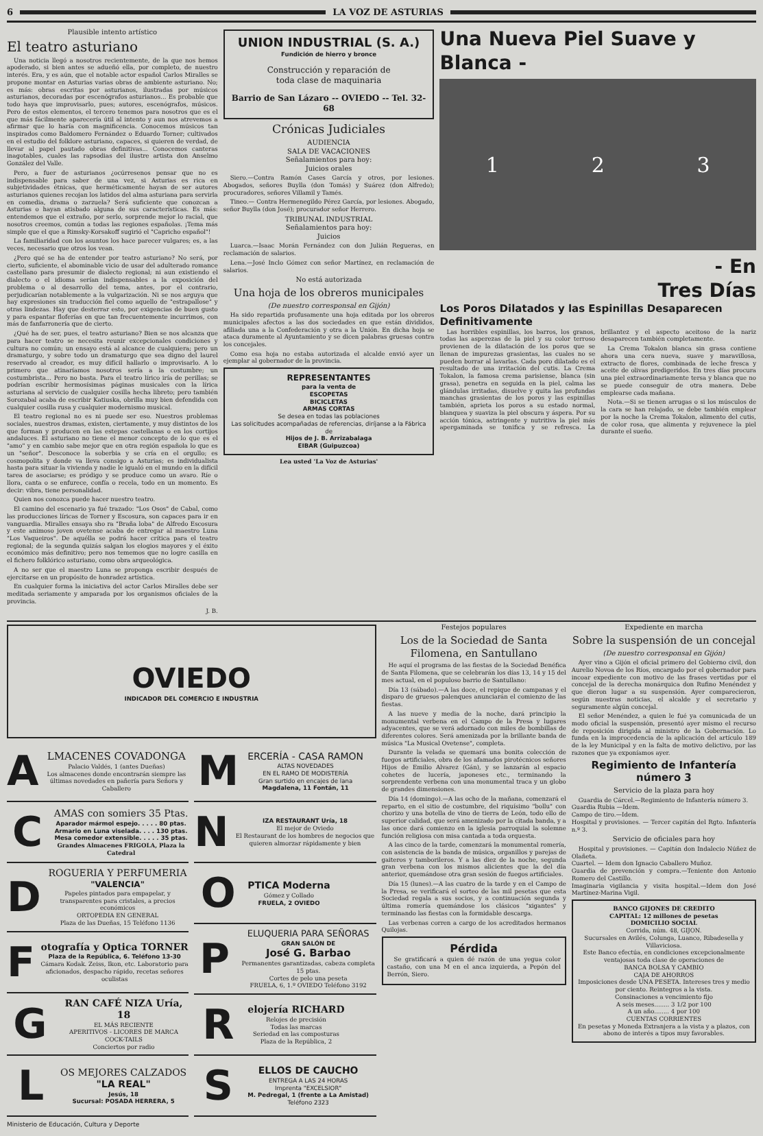6 LA VOZ DE ASTURIAS
Plausible intento artístico
El teatro asturiano
Una noticia llegó a nosotros recientemente, de la que nos hemos apoderado, si bien antes se adueñó ella, por completo, de nuestro interés. Era, y es aún, que el notable actor español Carlos Miralles se propone montar en Asturias varias obras de ambiente asturiano. No; es más: obras escritas por asturianos, ilustradas por músicos asturianos, decoradas por escenógrafos asturianos... Es probable que todo haya que improvisarlo, pues; autores, escenógrafos, músicos. Pero de estos elementos, el tercero tenemos para nosotros que es el que más fácilmente aparecería útil al intento y aun nos atrevemos a afirmar que lo haría con magnificencia. Conocemos músicos tan inspirados como Baldomero Fernández o Eduardo Torner; cultivados en el estudio del folklore asturiano, capaces, si quieren de verdad, de llevar al papel pautado obras definitivas... Conocemos canteras inagotables, cuales las rapsodias del ilustre artista don Anselmo González del Valle.
Pero, a fuer de asturianos ¿ocúrresenos pensar que no es indispensable para saber de una vez, si Asturias es rica en subjetividades étnicas, que herméticamente hayan de ser autores asturianos quienes recojan los latidos del alma asturiana para servirla en comedia, drama o zarzuela? Será suficiente que conozcan a Asturias o hayan atisbado alguna de sus características. Es más: entendemos que el extraño, por serlo, sorprende mejor lo racial, que nosotros creemos, común a todas las regiones españolas. ¡Tema más simple que el que a Rimsky-Korsakoff sugirió el "Capricho español"!
La familiaridad con los asuntos los hace parecer vulgares; es, a las veces, necesario que otros los vean.
¿Pero qué se ha de entender por teatro asturiano? No será, por cierto, suficiente, el abominable vicio de usar del adulterado romance castellano para presumir de dialecto regional; ni aun existiendo el dialecto o el idioma serían indispensables a la exposición del problema o al desarrollo del tema, antes, por el contrario, perjudicarían notablemente a la vulgarización. Ni se nos arguya que hay expresiones sin traducción fiel como aquello de "estrapallose" y otras lindezas. Hay que desterrar esto, por exigencias de buen gusto y para espantar floferías en que tan frecuentemente incurrimos, con más de fanfarronería que de cierto.
¿Qué ha de ser, pues, el teatro asturiano? Bien se nos alcanza que para hacer teatro se necesita reunir excepcionales condiciones y cultura no común; un ensayo está al alcance de cualquiera; pero un dramaturgo, y sobre todo un dramaturgo que sea digno del laurel reservado al creador, es muy difícil hallarlo o improvisarlo. A lo primero que atinaríamos nosotros sería a la costumbre; un costumbrista... Pero no basta. Para el teatro lírico iría de perillas; se podrían escribir hermosísimas páginas musicales con la lírica asturiana al servicio de cualquier cosilla hecha libreto; pero también Sorozabal acaba de escribir Katiuska, obrilla muy bien defendida con cualquier cosilla rusa y cualquier modernismo musical.
El teatro regional no es ni puede ser eso. Nuestros problemas sociales, nuestros dramas, existen, ciertamente, y muy distintos de los que forman y producen en las estepas castellanas o en los cortijos andaluces. El asturiano no tiene el menor concepto de lo que es el "amo" y en cambio sabe mejor que en otra región española lo que es un "señor". Desconoce la soberbia y se cría en el orgullo; es cosmopolita y donde va lleva consigo a Asturias; es individualista hasta para situar la vivienda y nadie le igualó en el mundo en la difícil tarea de asociarse; es pródigo y se produce como un avaro. Ríe o llora, canta o se enfurece, confía o recela, todo en un momento. Es decir: vibra, tiene personalidad.
Quien nos conozca puede hacer nuestro teatro.
El camino del escenario ya fué trazado: "Los Osos" de Cabal, como las producciones líricas de Torner y Escosura, son capaces para ir en vanguardia. Miralles ensaya sho ra "Braña loba" de Alfredo Escosura y este animoso joven ovetense acaba de entregar al maestro Luna "Los Vaqueiros". De aquélla se podrá hacer crítica para el teatro regional; de la segunda quizás salgan los elogios mayores y el éxito económico más definitivo; pero nos tememos que no logre casilla en el fichero folklórico asturiano, como obra arqueológica.
A no ser que el maestro Luna se proponga escribir después de ejercitarse en un propósito de honradez artística.
En cualquier forma la iniciativa del actor Carlos Miralles debe ser meditada seriamente y amparada por los organismos oficiales de la provincia.
J. B.
UNION INDUSTRIAL (S. A.)
Fundición de hierro y bronce
Construcción y reparación de
toda clase de maquinaria
Barrio de San Lázaro -- OVIEDO -- Tel. 32-68
Crónicas Judiciales
AUDIENCIA
SALA DE VACACIONES
Señalamientos para hoy:
Juicios orales
Siero.—Contra Ramón Cases García y otros, por lesiones. Abogados, señores Buylla (don Tomás) y Suárez (don Alfredo); procuradores, señores Villamil y Tamés.
Tineo.— Contra Hermenegildo Pérez García, por lesiones. Abogado, señor Buylla (don José); procurador señor Herrero.
TRIBUNAL INDUSTRIAL
Señalamientos para hoy:
Juicios
Luarca.—Isaac Morán Fernández con don Julián Regueras, en reclamación de salarios.
Lena.—José Inclo Gómez con señor Martínez, en reclamación de salarios.
No está autorizada
Una hoja de los obreros municipales
(De nuestro corresponsal en Gijón)
Ha sido repartida profusamente una hoja editada por los obreros municipales afectos a las dos sociedades en que están divididos, afiliada una a la Confederación y otra a la Unión. En dicha hoja se ataca duramente al Ayuntamiento y se dicen palabras gruesas contra los concejales.
Como esa hoja no estaba autorizada el alcalde envió ayer un ejemplar al gobernador de la provincia.
REPRESENTANTES
para la venta de
ESCOPETAS
BICICLETAS
ARMAS CORTAS
Se desea en todas las poblaciones
Las solicitudes acompañadas de referencias, diríjanse a la Fábrica de
Hijos de J. B. Arrizabalaga
EIBAR (Guipuzcoa)
Lea usted 'La Voz de Asturias'
Una Nueva Piel Suave y Blanca -
1 2 3
- En
Tres Días
Los Poros Dilatados y las Espinillas Desaparecen Definitivamente
Las horribles espinillas, los barros, los granos, todas las asperezas de la piel y su color terroso provienen de la dilatación de los poros que se llenan de impurezas grasientas, las cuales no se pueden borrar al lavarlas. Cada poro dilatado es el resultado de una irritación del cutis. La Crema Tokalon, la famosa crema parisiense, blanca (sin grasa), penetra en seguida en la piel, calma las glándulas irritadas, disuelve y quita las profundas manchas grasientas de los poros y las espinillas también, aprieta los poros a su estado normal, blanquea y suaviza la piel obscura y áspera. Por su acción tónica, astringente y nutritiva la piel más apergaminada se tonifica y se refresca. La brillantez y el aspecto aceitoso de la nariz desaparecen también completamente.
La Crema Tokalon blanca sin grasa contiene ahora una cera nueva, suave y maravillosa, extracto de flores, combinada de leche fresca y aceite de olivas predigeridos. En tres días procura una piel extraordinariamente tersa y blanca que no se puede conseguir de otra manera. Debe emplearse cada mañana.
Nota.—Si se tienen arrugas o si los músculos de la cara se han relajado, se debe también emplear por la noche la Crema Tokalon, alimento del cutis, de color rosa, que alimenta y rejuvenece la piel durante el sueño.
OVIEDO
INDICADOR DEL COMERCIO E INDUSTRIA
A
LMACENES COVADONGA
Palacio Valdés, 1 (antes Dueñas)
Los almacenes donde encontrarán siempre las últimas novedades en pañería para Señora y Caballero
C
AMAS con somiers 35 Ptas.
Aparador mármol espejo. . . . . 80 ptas.
Armario en Luna viselada. . . . 130 ptas.
Mesa comedor extensible. . . . . 35 ptas.
Grandes Almacenes FRIGOLA, Plaza la Catedral
D
ROGUERIA Y PERFUMERIA
"VALENCIA"
Papeles pintados para empapelar, y transparentes para cristales, a precios económicos
ORTOPEDIA EN GENERAL
Plaza de las Dueñas, 15 Teléfono 1136
F
otografía y Optica TORNER
Plaza de la República, 6. Teléfono 13-30
Cámara Kodak. Zeiss, Ikon, etc. Laboratorio para aficionados, despacho rápido, recetas señores oculistas
G
RAN CAFÉ NIZA Uría, 18
EL MÁS RECIENTE
APERITIVOS - LICORES DE MARCA
COCK-TAILS
Conciertos por radio
L
OS MEJORES CALZADOS
"LA REAL"
Jesús, 18
Sucursal: POSADA HERRERA, 5
M
ERCERÍA - CASA RAMON
ALTAS NOVEDADES
EN EL RAMO DE MODISTERÍA
Gran surtido en encajes de lana
Magdalena, 11 Fontán, 11
N
IZA RESTAURANT Uría, 18
El mejor de Oviedo
El Restaurant de los hombres de negocios que quieren almorzar rápidamente y bien
O
PTICA Moderna
Gómez y Collado
FRUELA, 2 OVIEDO
P
ELUQUERIA PARA SEÑORAS
GRAN SALÓN DE
José G. Barbao
Permanentes garantizadas, cabeza completa 15 ptas.
Cortes de pelo una peseta
FRUELA, 6, 1.º OVIEDO Teléfono 3192
R
elojería RICHARD
Relojes de precisión
Todas las marcas
Seriedad en las composturas
Plaza de la República, 2
S
ELLOS DE CAUCHO
ENTREGA A LAS 24 HORAS
Imprenta "EXCELSIOR"
M. Pedregal, 1 (frente a La Amistad)
Teléfono 2323
Festejos populares
Los de la Sociedad de Santa Filomena, en Santullano
He aquí el programa de las fiestas de la Sociedad Benéfica de Santa Filomena, que se celebrarán los días 13, 14 y 15 del mes actual, en el populoso barrio de Santullano:
Día 13 (sábado).—A las doce, el repique de campanas y el disparo de gruesos palenques anunciarán el comienzo de las fiestas.
A las nueve y media de la noche, dará principio la monumental verbena en el Campo de la Presa y lugares adyacentes, que se verá adornado con miles de bombillas de diferentes colores. Será amenizada por la brillante banda de música "La Musical Ovetense", completa.
Durante la velada se quemará una bonita colección de fuegos artificiales, obra de los afamados pirotécnicos señores Hijos de Emilio Alvarez (Gán), y se lanzarán al espacio cohetes de lucería, japoneses etc., terminando la sorprendente verbena con una monumental traca y un globo de grandes dimensiones.
Día 14 (domingo).—A las ocho de la mañana, comenzará el reparto, en el sitio de costumbre, del riquísimo "bollu" con chorizo y una botella de vino de tierra de León, todo ello de superior calidad, que será amenizado por la citada banda, y a las once dará comienzo en la iglesia parroquial la solemne función religiosa con misa cantada a toda orquesta.
A las cinco de la tarde, comenzará la monumental romería, con asistencia de la banda de música, organillos y parejas de gaiteros y tamborileros. Y a las diez de la noche, segunda gran verbena con los mismos alicientes que la del día anterior, quemándose otra gran sesión de fuegos artificiales.
Día 15 (lunes).—A las cuatro de la tarde y en el Campo de la Presa, se verificará el sorteo de las mil pesetas que esta Sociedad regala a sus socios, y a continuación segunda y última romería quemándose los clásicos "xigantes" y terminando las fiestas con la formidable descarga.
Las verbenas corren a cargo de los acreditados hermanos Quilojas.
Pérdida
Se gratificará a quien dé razón de una yegua color castaño, con una M en el anca izquierda, a Pepón del Berrón, Siero.
Expediente en marcha
Sobre la suspensión de un concejal
(De nuestro corresponsal en Gijón)
Ayer vino a Gijón el oficial primero del Gobierno civil, don Aurelio Novoa de los Ríos, encargado por el gobernador para incoar expediente con motivo de las frases vertidas por el concejal de la derecha monárquica don Rufino Menéndez y que dieron lugar a su suspensión. Ayer comparecieron, según nuestras noticias, el alcalde y el secretario y seguramente algún concejal.
El señor Menéndez, a quien le fué ya comunicada de un modo oficial la suspensión, presentó ayer mismo el recurso de reposición dirigida al ministro de la Gobernación. Lo funda en la improcedencia de la aplicación del artículo 189 de la ley Municipal y en la falta de motivo delictivo, por las razones que ya exponíamos ayer.
Regimiento de Infantería número 3
Servicio de la plaza para hoy
Guardia de Cárcel.—Regimiento de Infantería número 3.
Guardia Rubia —Idem.
Campo de tiro.—Idem.
Hospital y provisiones. — Tercer capitán del Rgto. Infantería n.º 3.
Servicio de oficiales para hoy
Hospital y provisiones. — Capitán don Indalecio Núñez de Olañeta.
Cuartel. — Idem don Ignacio Caballero Muñoz.
Guardia de prevención y compra.—Teniente don Antonio Romero del Castillo.
Imaginaria vigilancia y visita hospital.—Idem don José Martínez-Marina Vigil.
BANCO GIJONES DE CREDITO
CAPITAL: 12 millones de pesetas
DOMICILIO SOCIAL
Corrida, núm. 48, GIJON.
Sucursales en Avilés, Colunga, Luanco, Ribadesella y Villaviciosa.
Este Banco efectúa, en condiciones excepcionalmente ventajosas toda clase de operaciones de
BANCA BOLSA Y CAMBIO
CAJA DE AHORROS
Imposiciones desde UNA PESETA. Intereses tres y medio por ciento. Reintegros a la vista.
Consinaciones a vencimiento fijo
A seis meses........ 3 1/2 por 100
A un año........ 4 por 100
CUENTAS CORRIENTES
En pesetas y Moneda Extranjera a la vista y a plazos, con abono de interés a tipos muy favorables.
Ministerio de Educación, Cultura y Deporte